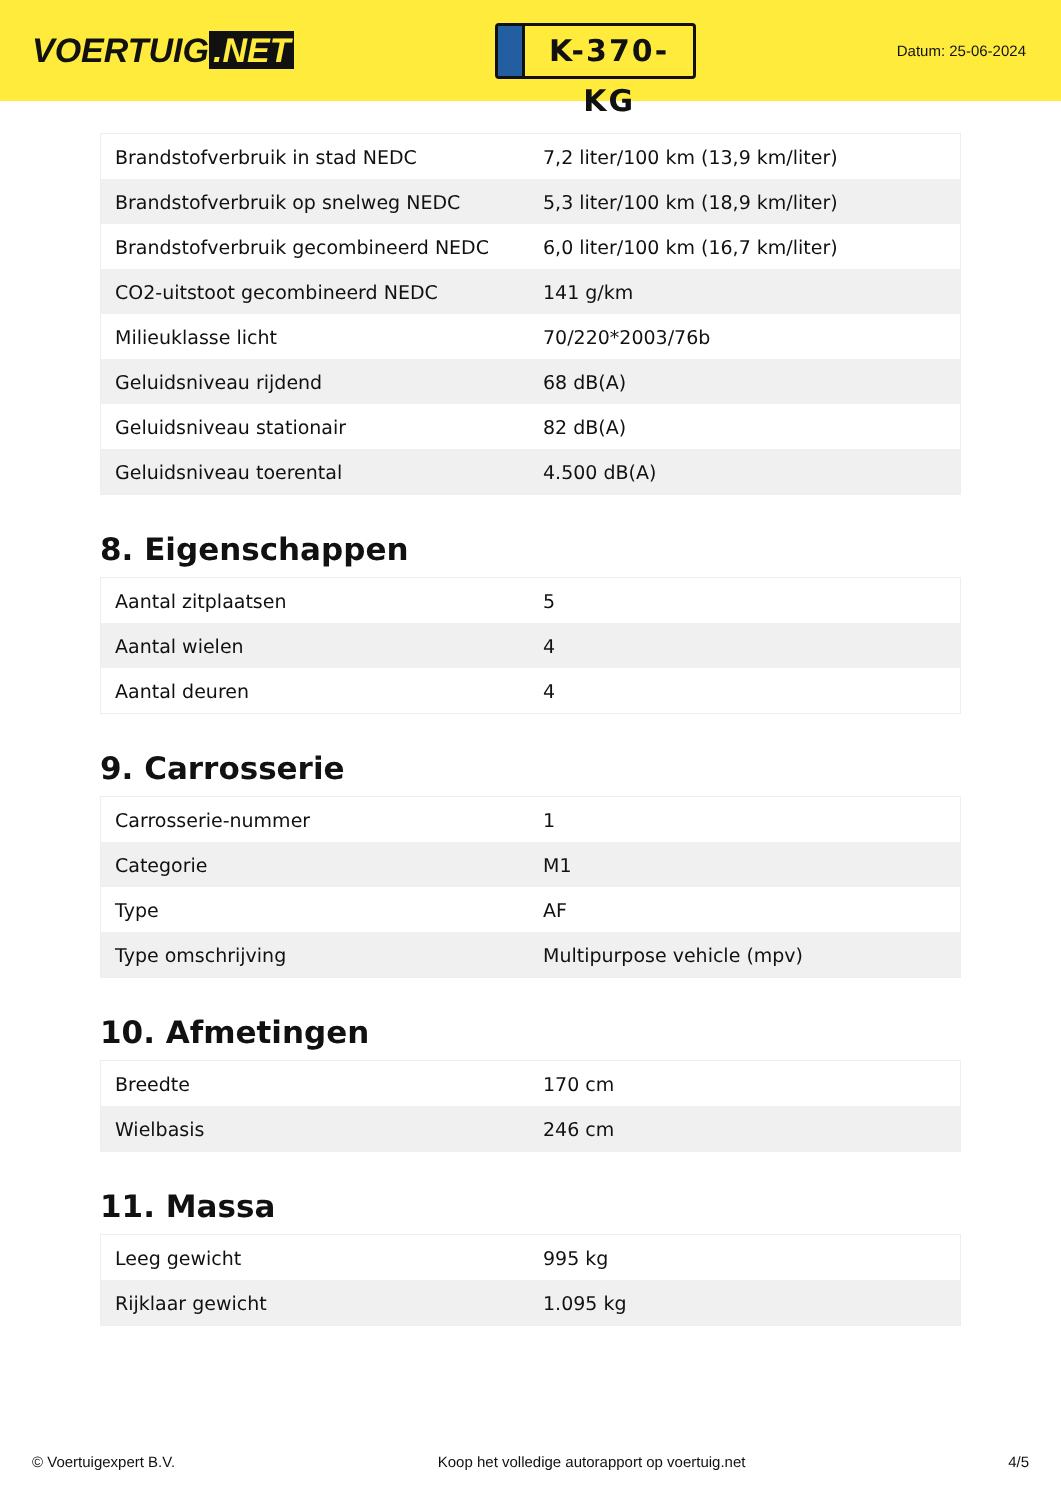VOERTUIG.NET
K-370-KG
Datum: 25-06-2024
| Brandstofverbruik in stad NEDC | 7,2 liter/100 km (13,9 km/liter) |
| Brandstofverbruik op snelweg NEDC | 5,3 liter/100 km (18,9 km/liter) |
| Brandstofverbruik gecombineerd NEDC | 6,0 liter/100 km (16,7 km/liter) |
| CO2-uitstoot gecombineerd NEDC | 141 g/km |
| Milieuklasse licht | 70/220*2003/76b |
| Geluidsniveau rijdend | 68 dB(A) |
| Geluidsniveau stationair | 82 dB(A) |
| Geluidsniveau toerental | 4.500 dB(A) |
8. Eigenschappen
| Aantal zitplaatsen | 5 |
| Aantal wielen | 4 |
| Aantal deuren | 4 |
9. Carrosserie
| Carrosserie-nummer | 1 |
| Categorie | M1 |
| Type | AF |
| Type omschrijving | Multipurpose vehicle (mpv) |
10. Afmetingen
| Breedte | 170 cm |
| Wielbasis | 246 cm |
11. Massa
| Leeg gewicht | 995 kg |
| Rijklaar gewicht | 1.095 kg |
© Voertuigexpert B.V. Koop het volledige autorapport op voertuig.net 4/5